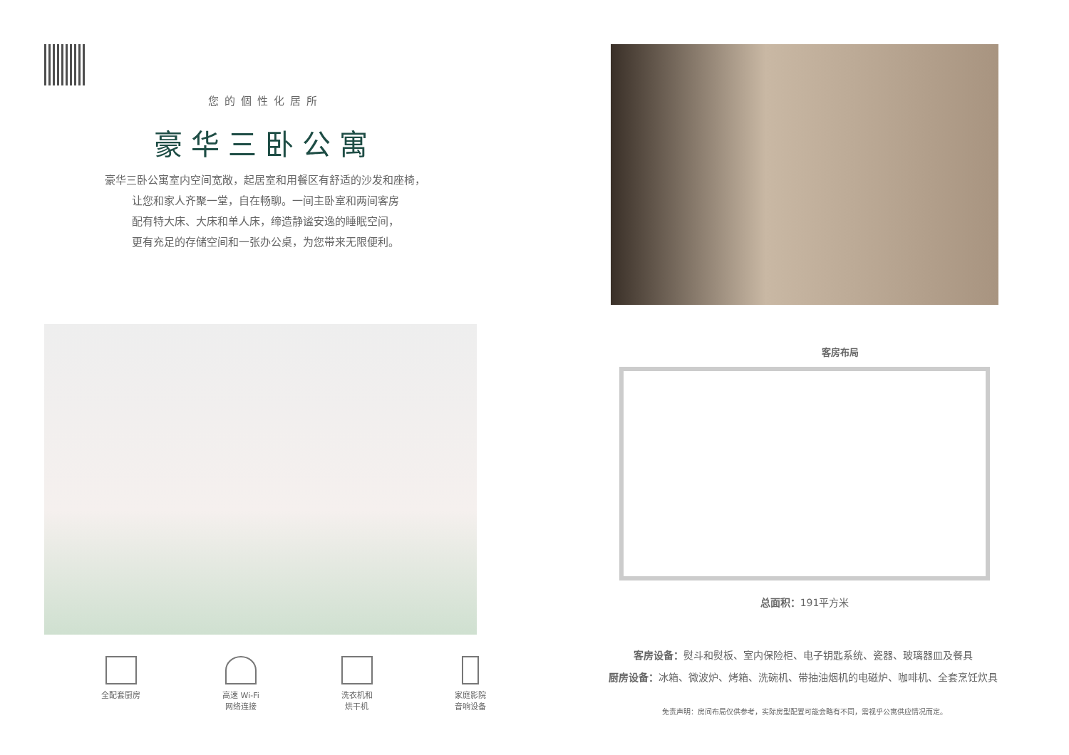您的個性化居所
豪华三卧公寓
豪华三卧公寓室内空间宽敞，起居室和用餐区有舒适的沙发和座椅，
让您和家人齐聚一堂，自在畅聊。一间主卧室和两间客房
配有特大床、大床和单人床，缔造静谧安逸的睡眠空间，
更有充足的存储空间和一张办公桌，为您带来无限便利。
全配套厨房 高速 Wi-Fi
网络连接
洗衣机和
烘干机
家庭影院
音响设备
客房布局
总面积：191平方米
客房设备：熨斗和熨板、室内保险柜、电子钥匙系统、瓷器、玻璃器皿及餐具
厨房设备：冰箱、微波炉、烤箱、洗碗机、带抽油烟机的电磁炉、咖啡机、全套烹饪炊具
免责声明：房间布局仅供参考，实际房型配置可能会略有不同，需视乎公寓供应情况而定。